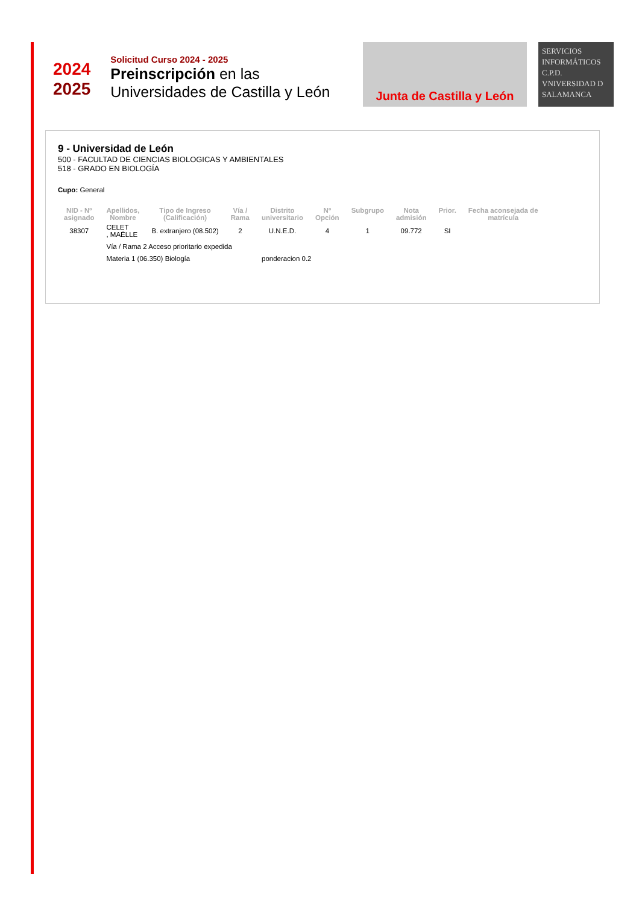2024
2025
Solicitud Curso 2024 - 2025
Preinscripción en las
Universidades de Castilla y León
Junta de Castilla y León
SERVICIOS INFORMÁTICOS C.P.D.
VNIVERSIDAD D SALAMANCA
9 - Universidad de León
500 - FACULTAD DE CIENCIAS BIOLOGICAS Y AMBIENTALES
518 - GRADO EN BIOLOGÍA
Cupo: General
| NID - Nº asignado | Apellidos, Nombre | Tipo de Ingreso (Calificación) | Vía / Rama | Distrito universitario | Nº Opción | Subgrupo | Nota admisión | Prior. | Fecha aconsejada de matrícula |
| --- | --- | --- | --- | --- | --- | --- | --- | --- | --- |
| 38307 | CELET , MAËLLE | B. extranjero (08.502) | 2 | U.N.E.D. | 4 | 1 | 09.772 | SI | |
| | Vía / Rama 2 Acceso prioritario expedida | | | | | | | | |
| | Materia 1 (06.350) Biología | | | ponderacion 0.2 | | | | | |